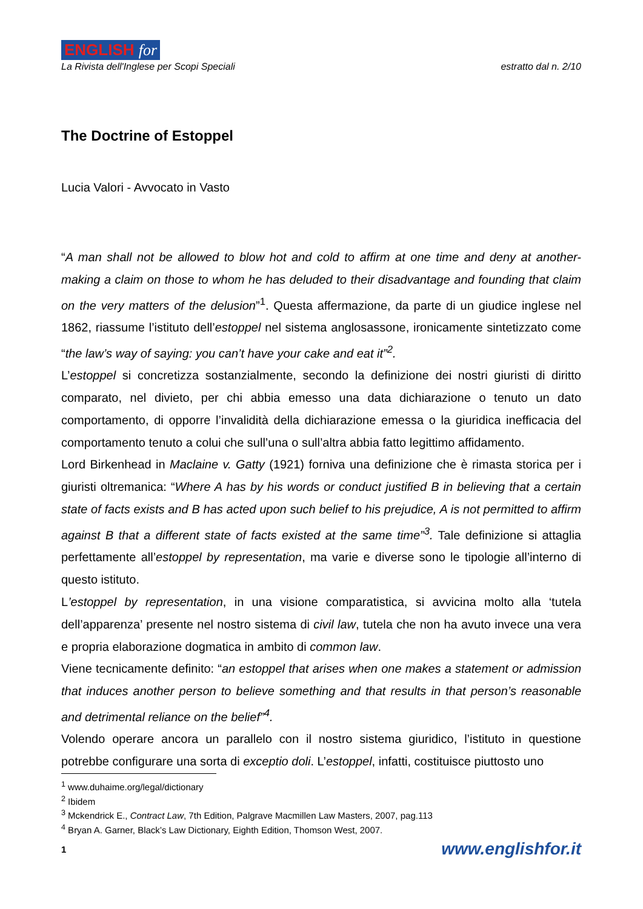ENGLISH for
La Rivista dell'Inglese per Scopi Speciali
estratto dal n. 2/10
The Doctrine of Estoppel
Lucia Valori - Avvocato in Vasto
“A man shall not be allowed to blow hot and cold to affirm at one time and deny at another- making a claim on those to whom he has deluded to their disadvantage and founding that claim on the very matters of the delusion”<sup>1</sup>. Questa affermazione, da parte di un giudice inglese nel 1862, riassume l’istituto dell’estoppel nel sistema anglosassone, ironicamente sintetizzato come “the law’s way of saying: you can’t have your cake and eat it”<sup>2</sup>.
L’estoppel si concretizza sostanzialmente, secondo la definizione dei nostri giuristi di diritto comparato, nel divieto, per chi abbia emesso una data dichiarazione o tenuto un dato comportamento, di opporre l’invalidità della dichiarazione emessa o la giuridica inefficacia del comportamento tenuto a colui che sull’una o sull’altra abbia fatto legittimo affidamento.
Lord Birkenhead in Maclaine v. Gatty (1921) forniva una definizione che è rimasta storica per i giuristi oltremanica: “Where A has by his words or conduct justified B in believing that a certain state of facts exists and B has acted upon such belief to his prejudice, A is not permitted to affirm against B that a different state of facts existed at the same time”<sup>3</sup>. Tale definizione si attaglia perfettamente all’estoppel by representation, ma varie e diverse sono le tipologie all’interno di questo istituto.
L’estoppel by representation, in una visione comparatistica, si avvicina molto alla ‘tutela dell’apparenza’ presente nel nostro sistema di civil law, tutela che non ha avuto invece una vera e propria elaborazione dogmatica in ambito di common law.
Viene tecnicamente definito: “an estoppel that arises when one makes a statement or admission that induces another person to believe something and that results in that person’s reasonable and detrimental reliance on the belief”<sup>4</sup>.
Volendo operare ancora un parallelo con il nostro sistema giuridico, l’istituto in questione potrebbe configurare una sorta di exceptio doli. L’estoppel, infatti, costituisce piuttosto uno
<sup>1</sup> www.duhaime.org/legal/dictionary
<sup>2</sup> Ibidem
<sup>3</sup> Mckendrick E., Contract Law, 7th Edition, Palgrave Macmillen Law Masters, 2007, pag.113
<sup>4</sup> Bryan A. Garner, Black’s Law Dictionary, Eighth Edition, Thomson West, 2007.
1 www.englishfor.it